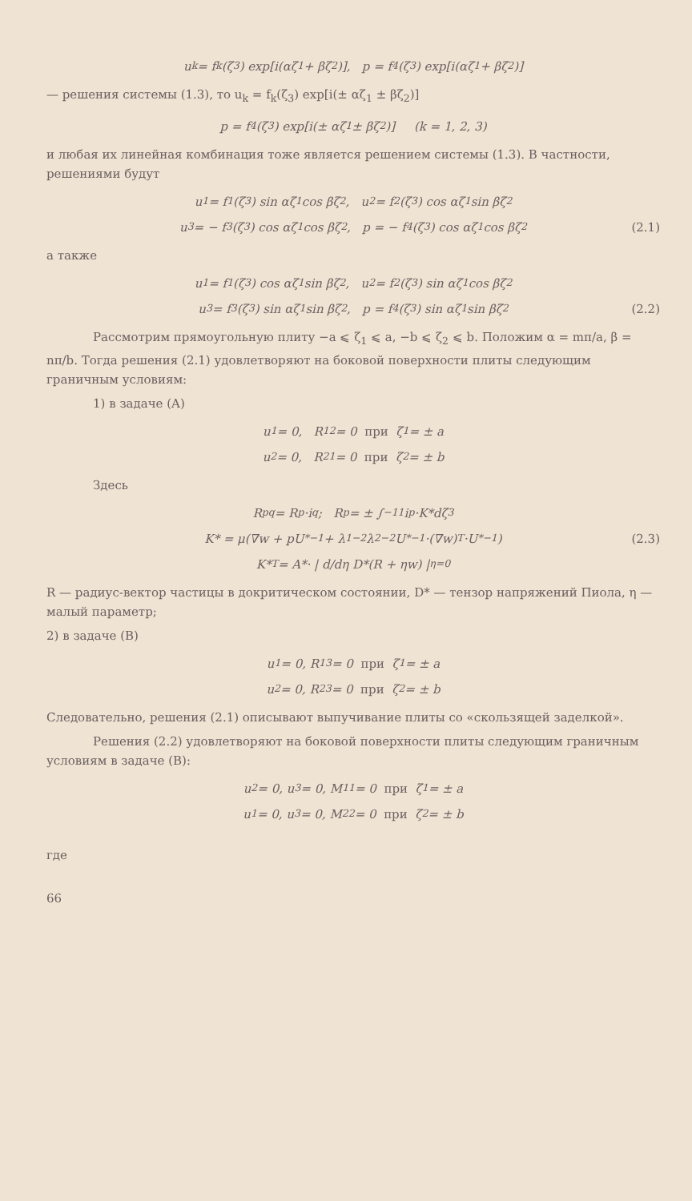u<sub>k</sub> = f<sub>k</sub>(ζ<sub>3</sub>) exp[i(αζ<sub>1</sub> + βζ<sub>2</sub>)], p = f<sub>4</sub>(ζ<sub>3</sub>) exp[i(αζ<sub>1</sub> + βζ<sub>2</sub>)]
— решения системы (1.3), то u<sub>k</sub> = f<sub>k</sub>(ζ<sub>3</sub>) exp[i(± αζ<sub>1</sub> ± βζ<sub>2</sub>)]
p = f<sub>4</sub>(ζ<sub>3</sub>) exp[i(± αζ<sub>1</sub> ± βζ<sub>2</sub>)] (k = 1, 2, 3)
и любая их линейная комбинация тоже является решением системы (1.3). В частности, решениями будут
u<sub>1</sub> = f<sub>1</sub>(ζ<sub>3</sub>) sin αζ<sub>1</sub> cos βζ<sub>2</sub>, u<sub>2</sub> = f<sub>2</sub>(ζ<sub>3</sub>) cos αζ<sub>1</sub> sin βζ<sub>2</sub>
u<sub>3</sub> = − f<sub>3</sub>(ζ<sub>3</sub>) cos αζ<sub>1</sub> cos βζ<sub>2</sub>, p = − f<sub>4</sub>(ζ<sub>3</sub>) cos αζ<sub>1</sub> cos βζ<sub>2</sub> (2.1)
а также
u<sub>1</sub> = f<sub>1</sub>(ζ<sub>3</sub>) cos αζ<sub>1</sub> sin βζ<sub>2</sub>, u<sub>2</sub> = f<sub>2</sub>(ζ<sub>3</sub>) sin αζ<sub>1</sub> cos βζ<sub>2</sub>
u<sub>3</sub> = f<sub>3</sub>(ζ<sub>3</sub>) sin αζ<sub>1</sub> sin βζ<sub>2</sub>, p = f<sub>4</sub>(ζ<sub>3</sub>) sin αζ<sub>1</sub> sin βζ<sub>2</sub> (2.2)
Рассмотрим прямоугольную плиту −a ⩽ ζ<sub>1</sub> ⩽ a, −b ⩽ ζ<sub>2</sub> ⩽ b. Положим α = mπ/a, β = nπ/b. Тогда решения (2.1) удовлетворяют на боковой поверхности плиты следующим граничным условиям:
1) в задаче (A)
u<sub>1</sub> = 0, R<sub>12</sub> = 0 при ζ<sub>1</sub> = ± a
u<sub>2</sub> = 0, R<sub>21</sub> = 0 при ζ<sub>2</sub> = ± b
Здесь
R<sub>pq</sub> = R<sub>p</sub>·i<sub>q</sub>; R<sub>p</sub> = ± ∫<sub>−1</sub><sup>1</sup> i<sub>p</sub>·K*dζ<sub>3</sub>
K* = μ(∇w + pU<sup>*−1</sup> + λ<sub>1</sub><sup>−2</sup>λ<sub>2</sub><sup>−2</sup>U<sup>*−1</sup>·(∇w)<sup>T</sup>·U<sup>*−1</sup>) (2.3)
K*<sup>T</sup> = A*· | d/dη D*(R + ηw) |<sub>η=0</sub>
R — радиус-вектор частицы в докритическом состоянии, D* — тензор напряжений Пиола, η — малый параметр;
2) в задаче (B)
u<sub>1</sub> = 0, R<sub>13</sub> = 0 при ζ<sub>1</sub> = ± a
u<sub>2</sub> = 0, R<sub>23</sub> = 0 при ζ<sub>2</sub> = ± b
Следовательно, решения (2.1) описывают выпучивание плиты со «скользящей заделкой».
Решения (2.2) удовлетворяют на боковой поверхности плиты следующим граничным условиям в задаче (B):
u<sub>2</sub> = 0, u<sub>3</sub> = 0, M<sub>11</sub> = 0 при ζ<sub>1</sub> = ± a
u<sub>1</sub> = 0, u<sub>3</sub> = 0, M<sub>22</sub> = 0 при ζ<sub>2</sub> = ± b
где
66